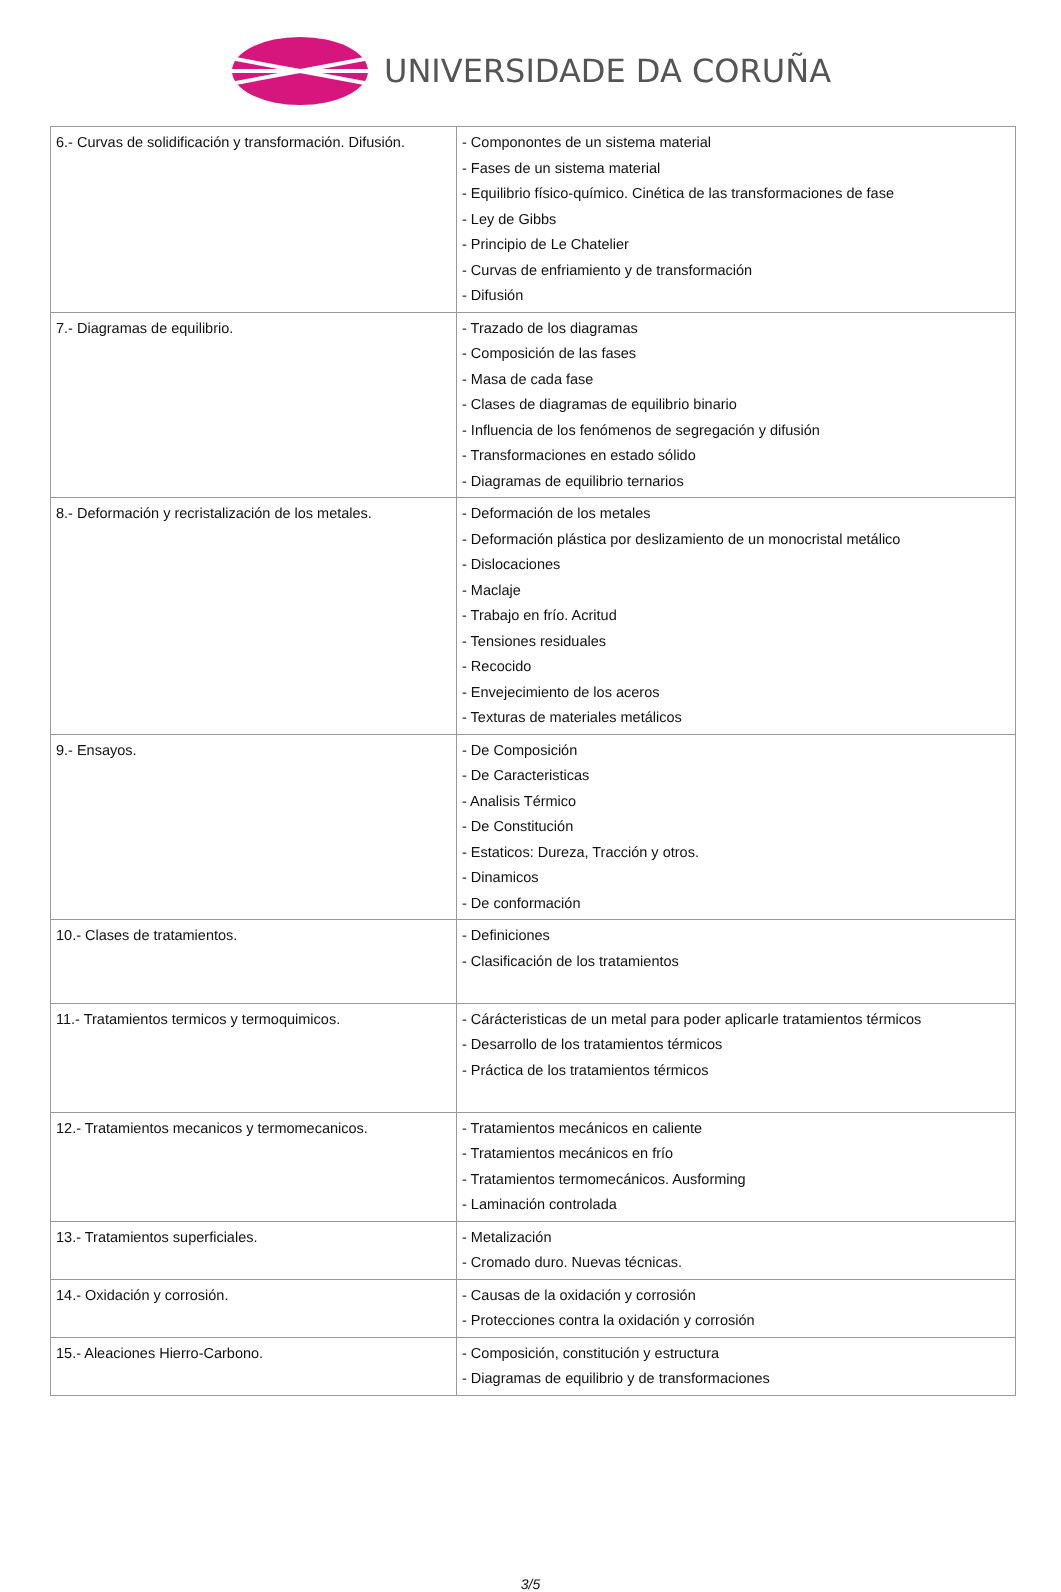UNIVERSIDADE DA CORUÑA
| 6.- Curvas de solidificación y transformación. Difusión. | - Componontes de un sistema material - Fases de un sistema material - Equilibrio físico-químico. Cinética de las transformaciones de fase - Ley de Gibbs - Principio de Le Chatelier - Curvas de enfriamiento y de transformación - Difusión |
| 7.- Diagramas de equilibrio. | - Trazado de los diagramas - Composición de las fases - Masa de cada fase - Clases de diagramas de equilibrio binario - Influencia de los fenómenos de segregación y difusión - Transformaciones en estado sólido - Diagramas de equilibrio ternarios |
| 8.- Deformación y recristalización de los metales. | - Deformación de los metales - Deformación plástica por deslizamiento de un monocristal metálico - Dislocaciones - Maclaje - Trabajo en frío. Acritud - Tensiones residuales - Recocido - Envejecimiento de los aceros - Texturas de materiales metálicos |
| 9.- Ensayos. | - De Composición - De Caracteristicas - Analisis Térmico - De Constitución - Estaticos: Dureza, Tracción y otros. - Dinamicos - De conformación |
| 10.- Clases de tratamientos. | - Definiciones - Clasificación de los tratamientos |
| 11.- Tratamientos termicos y termoquimicos. | - Cárácteristicas de un metal para poder aplicarle tratamientos térmicos - Desarrollo de los tratamientos térmicos - Práctica de los tratamientos térmicos |
| 12.- Tratamientos mecanicos y termomecanicos. | - Tratamientos mecánicos en caliente - Tratamientos mecánicos en frío - Tratamientos termomecánicos. Ausforming - Laminación controlada |
| 13.- Tratamientos superficiales. | - Metalización - Cromado duro. Nuevas técnicas. |
| 14.- Oxidación y corrosión. | - Causas de la oxidación y corrosión - Protecciones contra la oxidación y corrosión |
| 15.- Aleaciones Hierro-Carbono. | - Composición, constitución y estructura - Diagramas de equilibrio y de transformaciones |
3/5